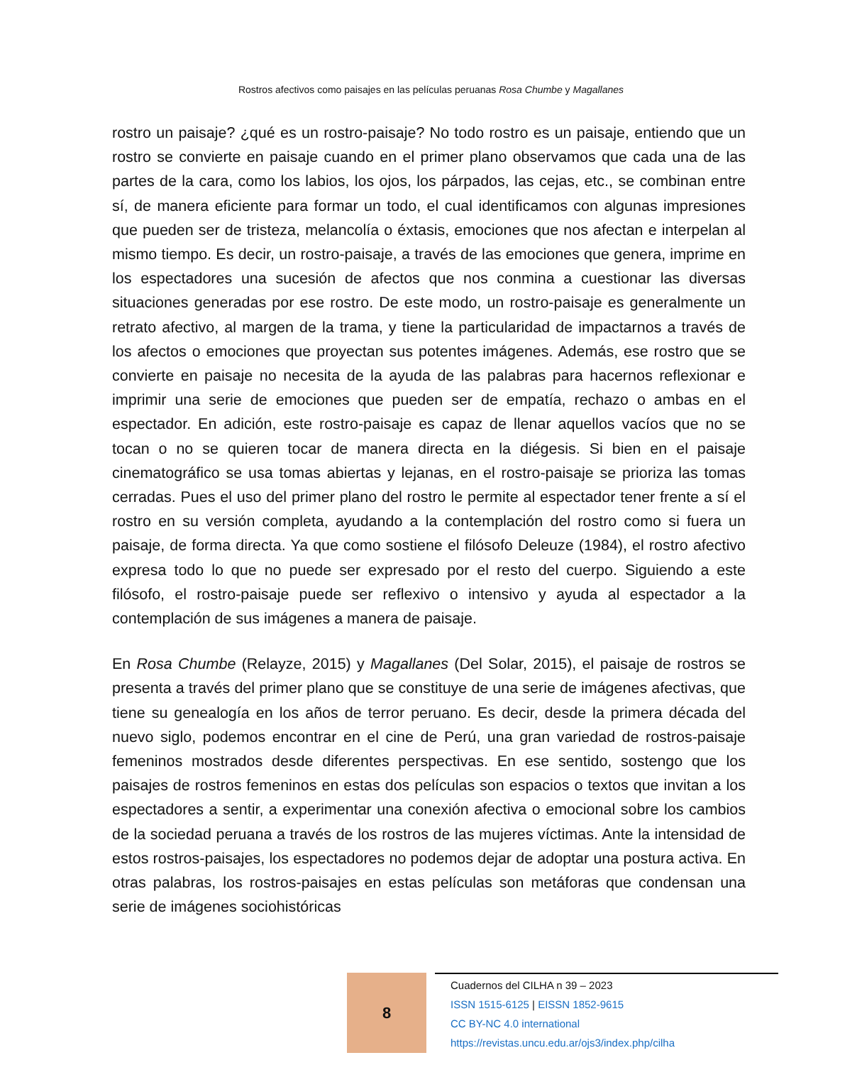Rostros afectivos como paisajes en las películas peruanas Rosa Chumbe y Magallanes
rostro un paisaje? ¿qué es un rostro-paisaje? No todo rostro es un paisaje, entiendo que un rostro se convierte en paisaje cuando en el primer plano observamos que cada una de las partes de la cara, como los labios, los ojos, los párpados, las cejas, etc., se combinan entre sí, de manera eficiente para formar un todo, el cual identificamos con algunas impresiones que pueden ser de tristeza, melancolía o éxtasis, emociones que nos afectan e interpelan al mismo tiempo. Es decir, un rostro-paisaje, a través de las emociones que genera, imprime en los espectadores una sucesión de afectos que nos conmina a cuestionar las diversas situaciones generadas por ese rostro. De este modo, un rostro-paisaje es generalmente un retrato afectivo, al margen de la trama, y tiene la particularidad de impactarnos a través de los afectos o emociones que proyectan sus potentes imágenes. Además, ese rostro que se convierte en paisaje no necesita de la ayuda de las palabras para hacernos reflexionar e imprimir una serie de emociones que pueden ser de empatía, rechazo o ambas en el espectador. En adición, este rostro-paisaje es capaz de llenar aquellos vacíos que no se tocan o no se quieren tocar de manera directa en la diégesis. Si bien en el paisaje cinematográfico se usa tomas abiertas y lejanas, en el rostro-paisaje se prioriza las tomas cerradas. Pues el uso del primer plano del rostro le permite al espectador tener frente a sí el rostro en su versión completa, ayudando a la contemplación del rostro como si fuera un paisaje, de forma directa. Ya que como sostiene el filósofo Deleuze (1984), el rostro afectivo expresa todo lo que no puede ser expresado por el resto del cuerpo. Siguiendo a este filósofo, el rostro-paisaje puede ser reflexivo o intensivo y ayuda al espectador a la contemplación de sus imágenes a manera de paisaje.
En Rosa Chumbe (Relayze, 2015) y Magallanes (Del Solar, 2015), el paisaje de rostros se presenta a través del primer plano que se constituye de una serie de imágenes afectivas, que tiene su genealogía en los años de terror peruano. Es decir, desde la primera década del nuevo siglo, podemos encontrar en el cine de Perú, una gran variedad de rostros-paisaje femeninos mostrados desde diferentes perspectivas. En ese sentido, sostengo que los paisajes de rostros femeninos en estas dos películas son espacios o textos que invitan a los espectadores a sentir, a experimentar una conexión afectiva o emocional sobre los cambios de la sociedad peruana a través de los rostros de las mujeres víctimas. Ante la intensidad de estos rostros-paisajes, los espectadores no podemos dejar de adoptar una postura activa. En otras palabras, los rostros-paisajes en estas películas son metáforas que condensan una serie de imágenes sociohistóricas
8
Cuadernos del CILHA n 39 – 2023
ISSN 1515-6125 | EISSN 1852-9615
CC BY-NC 4.0 international
https://revistas.uncu.edu.ar/ojs3/index.php/cilha